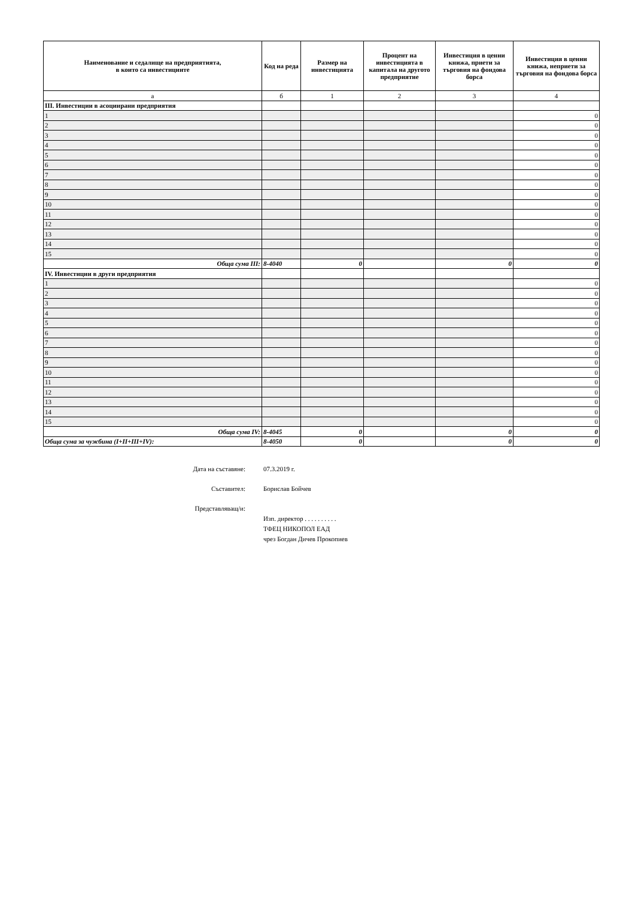| Наименование и седалище на предприятията, в които са инвестициите | Код на реда | Размер на инвестицията | Процент на инвестицията в капитала на другото предприятие | Инвестиция в ценни книжа, приети за търговия на фондова борса | Инвестиция в ценни книжа, неприети за търговия на фондова борса |
| --- | --- | --- | --- | --- | --- |
| а | б | 1 | 2 | 3 | 4 |
| III. Инвестиции в асоциирани предприятия | | | | | |
| 1 | | | | | 0 |
| 2 | | | | | 0 |
| 3 | | | | | 0 |
| 4 | | | | | 0 |
| 5 | | | | | 0 |
| 6 | | | | | 0 |
| 7 | | | | | 0 |
| 8 | | | | | 0 |
| 9 | | | | | 0 |
| 10 | | | | | 0 |
| 11 | | | | | 0 |
| 12 | | | | | 0 |
| 13 | | | | | 0 |
| 14 | | | | | 0 |
| 15 | | | | | 0 |
| Обща сума III: | 8-4040 | 0 | | 0 | 0 |
| IV. Инвестиции в други предприятия | | | | | |
| 1 | | | | | 0 |
| 2 | | | | | 0 |
| 3 | | | | | 0 |
| 4 | | | | | 0 |
| 5 | | | | | 0 |
| 6 | | | | | 0 |
| 7 | | | | | 0 |
| 8 | | | | | 0 |
| 9 | | | | | 0 |
| 10 | | | | | 0 |
| 11 | | | | | 0 |
| 12 | | | | | 0 |
| 13 | | | | | 0 |
| 14 | | | | | 0 |
| 15 | | | | | 0 |
| Обща сума IV: | 8-4045 | 0 | | 0 | 0 |
| Обща сума за чужбина (I+II+III+IV): | 8-4050 | 0 | | 0 | 0 |
Дата на съставяне: 07.3.2019 г.
Съставител: Борислав Бойчев
Представляващ/и:
Изп. директор . . . . . . . . . .
ТФЕЦ НИКОПОЛ ЕАД
чрез Богдан Дичев Прокопиев